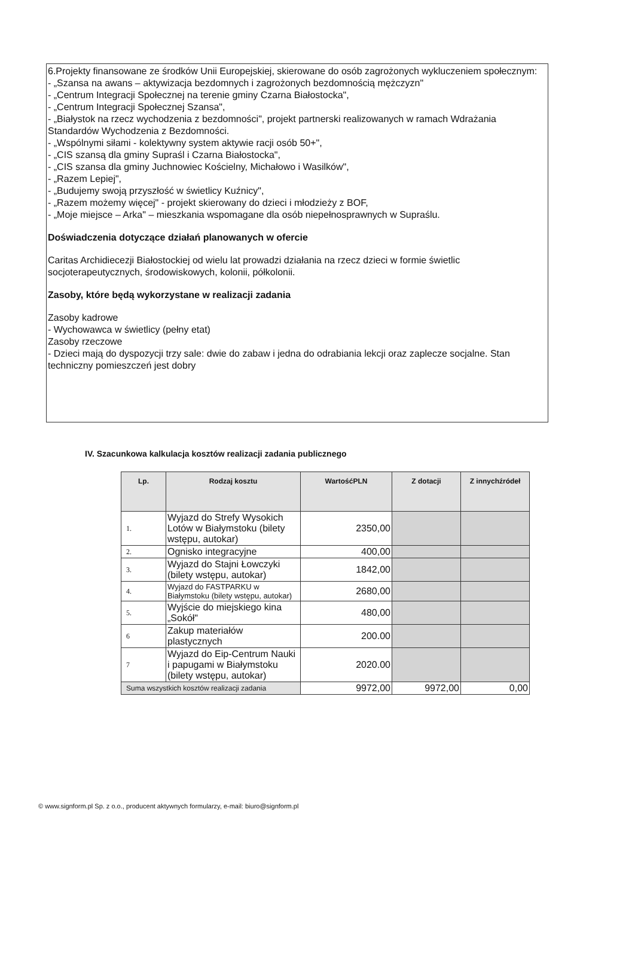6.Projekty finansowane ze środków Unii Europejskiej, skierowane do osób zagrożonych wykluczeniem społecznym:
- „Szansa na awans – aktywizacja bezdomnych i zagrożonych bezdomnością mężczyzn"
- „Centrum Integracji Społecznej na terenie gminy Czarna Białostocka",
- „Centrum Integracji Społecznej Szansa",
- „Białystok na rzecz wychodzenia z bezdomności", projekt partnerski realizowanych w ramach Wdrażania Standardów Wychodzenia z Bezdomności.
- „Wspólnymi siłami - kolektywny system aktywie racji osób 50+",
- „CIS szansą dla gminy Supraśl i Czarna Białostocka",
- „CIS szansa dla gminy Juchnowiec Kościelny, Michałowo i Wasilków",
- „Razem Lepiej",
- „Budujemy swoją przyszłość w świetlicy Kuźnicy",
- „Razem możemy więcej" - projekt skierowany do dzieci i młodzieży z BOF,
- „Moje miejsce – Arka" – mieszkania wspomagane dla osób niepełnosprawnych w Supraślu.
Doświadczenia dotyczące działań planowanych w ofercie
Caritas Archidiecezji Białostockiej od wielu lat prowadzi działania na rzecz dzieci w formie świetlic socjoterapeutycznych, środowiskowych, kolonii, półkolonii.
Zasoby, które będą wykorzystane w realizacji zadania
Zasoby kadrowe
- Wychowawca w świetlicy (pełny etat)
Zasoby rzeczowe
- Dzieci mają do dyspozycji trzy sale: dwie do zabaw i jedna do odrabiania lekcji oraz zaplecze socjalne. Stan techniczny pomieszczeń jest dobry
IV. Szacunkowa kalkulacja kosztów realizacji zadania publicznego
| Lp. | Rodzaj kosztu | WartośćPLN | Z dotacji | Z innychźródeł |
| --- | --- | --- | --- | --- |
| 1. | Wyjazd do Strefy Wysokich Lotów w Białymstoku (bilety wstępu, autokar) | 2350,00 | | |
| 2. | Ognisko integracyjne | 400,00 | | |
| 3. | Wyjazd do Stajni Łowczyki (bilety wstępu, autokar) | 1842,00 | | |
| 4. | Wyjazd do FASTPARKU w Białymstoku (bilety wstępu, autokar) | 2680,00 | | |
| 5. | Wyjście do miejskiego kina „Sokół" | 480,00 | | |
| 6 | Zakup materiałów plastycznych | 200.00 | | |
| 7 | Wyjazd do Eip-Centrum Nauki i papugami w Białymstoku (bilety wstępu, autokar) | 2020.00 | | |
| Suma wszystkich kosztów realizacji zadania | | 9972,00 | 9972,00 | 0,00 |
© www.signform.pl Sp. z o.o., producent aktywnych formularzy, e-mail: biuro@signform.pl